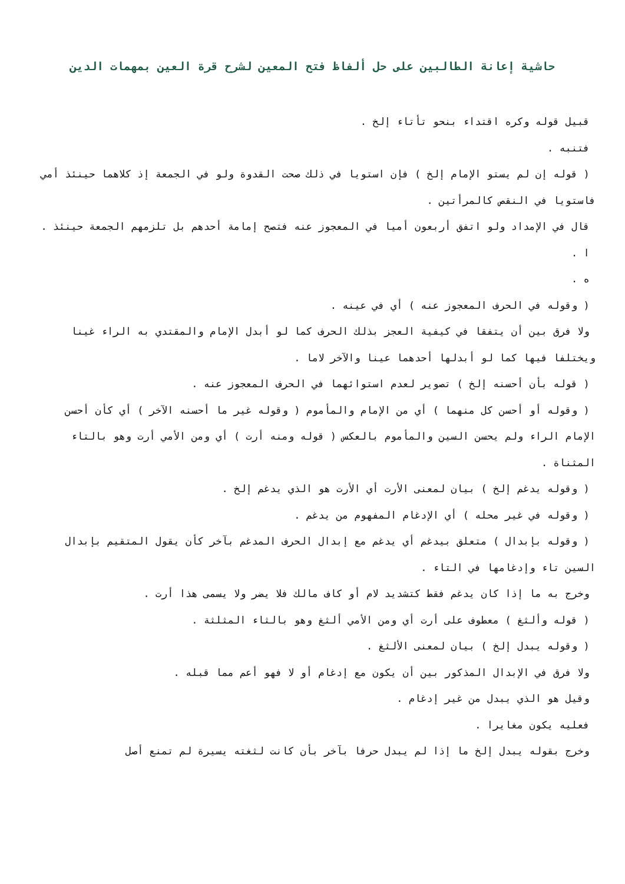حاشية إعانة الطالبين على حل ألفاظ فتح المعين لشرح قرة العين بمهمات الدين
قبيل قوله وكره اقتداء بنحو تأتاء إلخ .
فتنبه .
( قوله إن لم يستو الإمام إلخ ) فإن استويا في ذلك صحت القدوة ولو في الجمعة إذ كلاهما حينئذ أمي فاستويا في النقص كالمرأتين .
قال في الإمداد ولو اتفق أربعون أميا في المعجوز عنه فتصح إمامة أحدهم بل تلزمهم الجمعة حينئذ .
ا .
ه .
( وقوله في الحرف المعجوز عنه ) أي في عينه .
ولا فرق بين أن يتفقا في كيفية العجز بذلك الحرف كما لو أبدل الإمام والمقتدي به الراء غينا ويختلفا فيها كما لو أبدلها أحدهما عينا والآخر لاما .
( قوله بأن أحسنه إلخ ) تصوير لعدم استوائهما في الحرف المعجوز عنه .
( وقوله أو أحسن كل منهما ) أي من الإمام والمأموم ( وقوله غير ما أحسنه الآخر ) أي كأن أحسن الإمام الراء ولم يحسن السين والمأموم بالعكس ( قوله ومنه أرت ) أي ومن الأمي أرت وهو بالتاء المثناة .
( وقوله يدغم إلخ ) بيان لمعنى الأرت أي الأرت هو الذي يدغم إلخ .
( وقوله في غير محله ) أي الإدغام المفهوم من يدغم .
( وقوله بإبدال ) متعلق بيدغم أي يدغم مع إبدال الحرف المدغم بآخر كأن يقول المتقيم بإبدال السين تاء وإدغامها في التاء .
وخرج به ما إذا كان يدغم فقط كتشديد لام أو كاف مالك فلا يضر ولا يسمى هذا أرت .
( قوله وألثغ ) معطوف على أرت أي ومن الأمي ألثغ وهو بالثاء المثلثة .
( وقوله يبدل إلخ ) بيان لمعنى الألثغ .
ولا فرق في الإبدال المذكور بين أن يكون مع إدغام أو لا فهو أعم مما قبله .
وقيل هو الذي يبدل من غير إدغام .
فعليه يكون مغايرا .
وخرج بقوله يبدل إلخ ما إذا لم يبدل حرفا بآخر بأن كانت لثغته يسيرة لم تمنع أصل